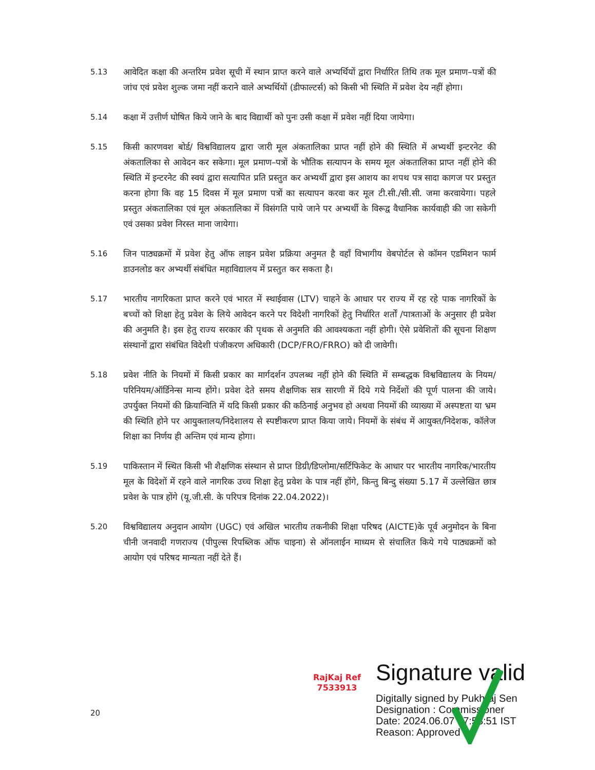5.13 आवेदित कक्षा की अन्तरिम प्रवेश सूची में स्थान प्राप्त करने वाले अभ्यर्थियों द्वारा निर्धारित तिथि तक मूल प्रमाण–पत्रों की जांच एवं प्रवेश शुल्क जमा नहीं कराने वाले अभ्यर्थियों (डीफाल्टर्स) को किसी भी स्थिति में प्रवेश देय नहीं होगा।
5.14 कक्षा में उत्तीर्ण घोषित किये जाने के बाद विद्यार्थी को पुनः उसी कक्षा में प्रवेश नहीं दिया जायेगा।
5.15 किसी कारणवश बोर्ड/ विश्वविद्यालय द्वारा जारी मूल अंकतालिका प्राप्त नहीं होने की स्थिति में अभ्यर्थी इन्टरनेट की अंकतालिका से आवेदन कर सकेगा। मूल प्रमाण–पत्रों के भौतिक सत्यापन के समय मूल अंकतालिका प्राप्त नहीं होने की स्थिति में इन्टरनेट की स्वयं द्वारा सत्यापित प्रति प्रस्तुत कर अभ्यर्थी द्वारा इस आशय का शपथ पत्र सादा कागज पर प्रस्तुत करना होगा कि वह 15 दिवस में मूल प्रमाण पत्रों का सत्यापन करवा कर मूल टी.सी./सी.सी. जमा करवायेगा। पहले प्रस्तुत अंकतालिका एवं मूल अंकतालिका में विसंगति पाये जाने पर अभ्यर्थी के विरूद्व वैधानिक कार्यवाही की जा सकेगी एवं उसका प्रवेश निरस्त माना जायेगा।
5.16 जिन पाठ्यक्रमों में प्रवेश हेतु ऑफ लाइन प्रवेश प्रक्रिया अनुमत है वहाँ विभागीय वेबपोर्टल से कॉमन एडमिशन फार्म डाउनलोड कर अभ्यर्थी संबंधित महाविद्यालय में प्रस्तुत कर सकता है।
5.17 भारतीय नागरिकता प्राप्त करने एवं भारत में स्थाईवास (LTV) चाहने के आधार पर राज्य में रह रहे पाक नागरिकों के बच्चों को शिक्षा हेतु प्रवेश के लिये आवेदन करने पर विदेशी नागरिकों हेतु निर्धारित शर्तों /पात्रताओं के अनुसार ही प्रवेश की अनुमति है। इस हेतु राज्य सरकार की पृथक से अनुमति की आवश्यकता नहीं होगी। ऐसे प्रवेशितों की सूचना शिक्षण संस्थानों द्वारा संबंधित विदेशी पंजीकरण अधिकारी (DCP/FRO/FRRO) को दी जावेगी।
5.18 प्रवेश नीति के नियमों में किसी प्रकार का मार्गदर्शन उपलब्ध नहीं होने की स्थिति में सम्बद्धक विश्वविद्यालय के नियम/परिनियम/ऑर्डिनेन्स मान्य होंगे। प्रवेश देते समय शैक्षणिक सत्र सारणी में दिये गये निर्देशों की पूर्ण पालना की जाये। उपर्युक्त नियमों की क्रियान्विति में यदि किसी प्रकार की कठिनाई अनुभव हो अथवा नियमों की व्याख्या में अस्पष्टता या भ्रम की स्थिति होने पर आयुक्तालय/निदेशालय से स्पष्टीकरण प्राप्त किया जाये। नियमों के संबंध में आयुक्त/निदेशक, कॉलेज शिक्षा का निर्णय ही अन्तिम एवं मान्य होगा।
5.19 पाकिस्तान में स्थित किसी भी शैक्षणिक संस्थान से प्राप्त डिग्री/डिप्लोमा/सर्टिफिकेट के आधार पर भारतीय नागरिक/भारतीय मूल के विदेशों में रहने वाले नागरिक उच्च शिक्षा हेतु प्रवेश के पात्र नहीं होंगे, किन्तु बिन्दु संख्या 5.17 में उल्लेखित छात्र प्रवेश के पात्र होंगे (यू.जी.सी. के परिपत्र दिनांक 22.04.2022)।
5.20 विश्वविद्यालय अनुदान आयोग (UGC) एवं अखिल भारतीय तकनीकी शिक्षा परिषद (AICTE)के पूर्व अनुमोदन के बिना चीनी जनवादी गणराज्य (पीपुल्स रिपब्लिक ऑफ चाइना) से ऑनलाईन माध्यम से संचालित किये गये पाठ्यक्रमों को आयोग एवं परिषद मान्यता नहीं देते हैं।
RajKaj Ref
7533913
Signature valid
Digitally signed by Pukhraj Sen
Designation : Commissioner
Date: 2024.06.07 17:58:51 IST
Reason: Approved
20